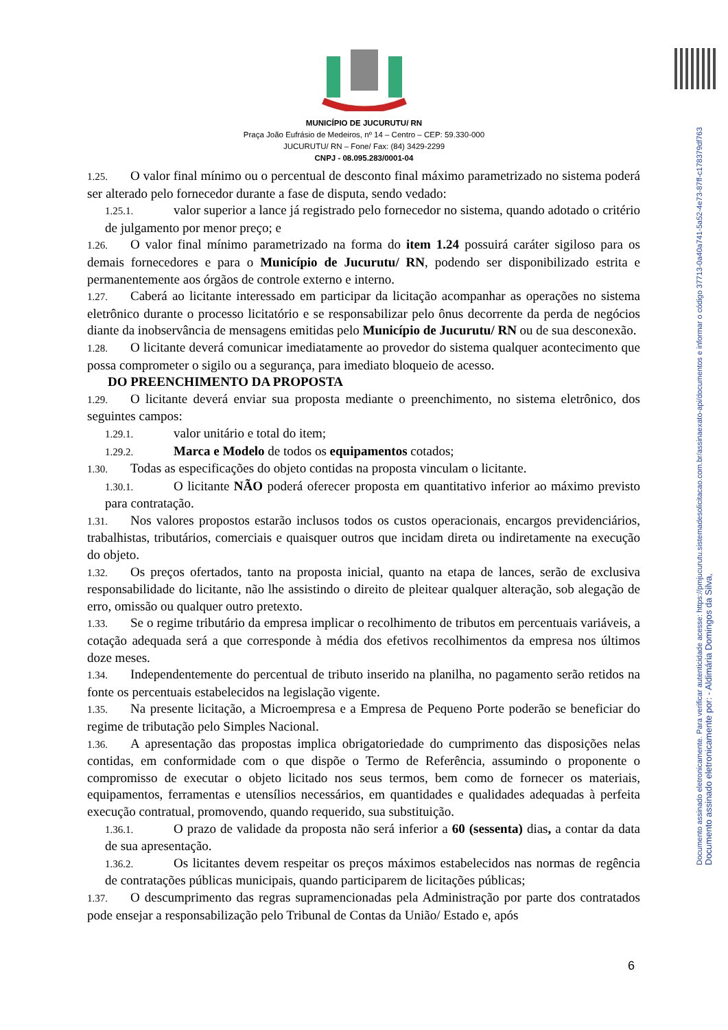Documento assinado eletronicamente. Para verificar autenticidade acesse: https://pmjucurutu.sistemadesolicitacao.com.br/assinaexato-api/documentos e informar o código 37713-0a40a741-5a52-4e73-87ff-c178379df763
Documento assinado eletronicamente por: - Aldimária Domingos da Silva,
MUNICÍPIO DE JUCURUTU/ RN
Praça João Eufrásio de Medeiros, nº 14 – Centro – CEP: 59.330-000
JUCURUTU/ RN – Fone/ Fax: (84) 3429-2299
CNPJ - 08.095.283/0001-04
1.25. O valor final mínimo ou o percentual de desconto final máximo parametrizado no sistema poderá ser alterado pelo fornecedor durante a fase de disputa, sendo vedado:
1.25.1. valor superior a lance já registrado pelo fornecedor no sistema, quando adotado o critério de julgamento por menor preço; e
1.26. O valor final mínimo parametrizado na forma do item 1.24 possuirá caráter sigiloso para os demais fornecedores e para o Município de Jucurutu/ RN, podendo ser disponibilizado estrita e permanentemente aos órgãos de controle externo e interno.
1.27. Caberá ao licitante interessado em participar da licitação acompanhar as operações no sistema eletrônico durante o processo licitatório e se responsabilizar pelo ônus decorrente da perda de negócios diante da inobservância de mensagens emitidas pelo Município de Jucurutu/ RN ou de sua desconexão.
1.28. O licitante deverá comunicar imediatamente ao provedor do sistema qualquer acontecimento que possa comprometer o sigilo ou a segurança, para imediato bloqueio de acesso.
DO PREENCHIMENTO DA PROPOSTA
1.29. O licitante deverá enviar sua proposta mediante o preenchimento, no sistema eletrônico, dos seguintes campos:
1.29.1. valor unitário e total do item;
1.29.2. Marca e Modelo de todos os equipamentos cotados;
1.30. Todas as especificações do objeto contidas na proposta vinculam o licitante.
1.30.1. O licitante NÃO poderá oferecer proposta em quantitativo inferior ao máximo previsto para contratação.
1.31. Nos valores propostos estarão inclusos todos os custos operacionais, encargos previdenciários, trabalhistas, tributários, comerciais e quaisquer outros que incidam direta ou indiretamente na execução do objeto.
1.32. Os preços ofertados, tanto na proposta inicial, quanto na etapa de lances, serão de exclusiva responsabilidade do licitante, não lhe assistindo o direito de pleitear qualquer alteração, sob alegação de erro, omissão ou qualquer outro pretexto.
1.33. Se o regime tributário da empresa implicar o recolhimento de tributos em percentuais variáveis, a cotação adequada será a que corresponde à média dos efetivos recolhimentos da empresa nos últimos doze meses.
1.34. Independentemente do percentual de tributo inserido na planilha, no pagamento serão retidos na fonte os percentuais estabelecidos na legislação vigente.
1.35. Na presente licitação, a Microempresa e a Empresa de Pequeno Porte poderão se beneficiar do regime de tributação pelo Simples Nacional.
1.36. A apresentação das propostas implica obrigatoriedade do cumprimento das disposições nelas contidas, em conformidade com o que dispõe o Termo de Referência, assumindo o proponente o compromisso de executar o objeto licitado nos seus termos, bem como de fornecer os materiais, equipamentos, ferramentas e utensílios necessários, em quantidades e qualidades adequadas à perfeita execução contratual, promovendo, quando requerido, sua substituição.
1.36.1. O prazo de validade da proposta não será inferior a 60 (sessenta) dias, a contar da data de sua apresentação.
1.36.2. Os licitantes devem respeitar os preços máximos estabelecidos nas normas de regência de contratações públicas municipais, quando participarem de licitações públicas;
1.37. O descumprimento das regras supramencionadas pela Administração por parte dos contratados pode ensejar a responsabilização pelo Tribunal de Contas da União/ Estado e, após
6